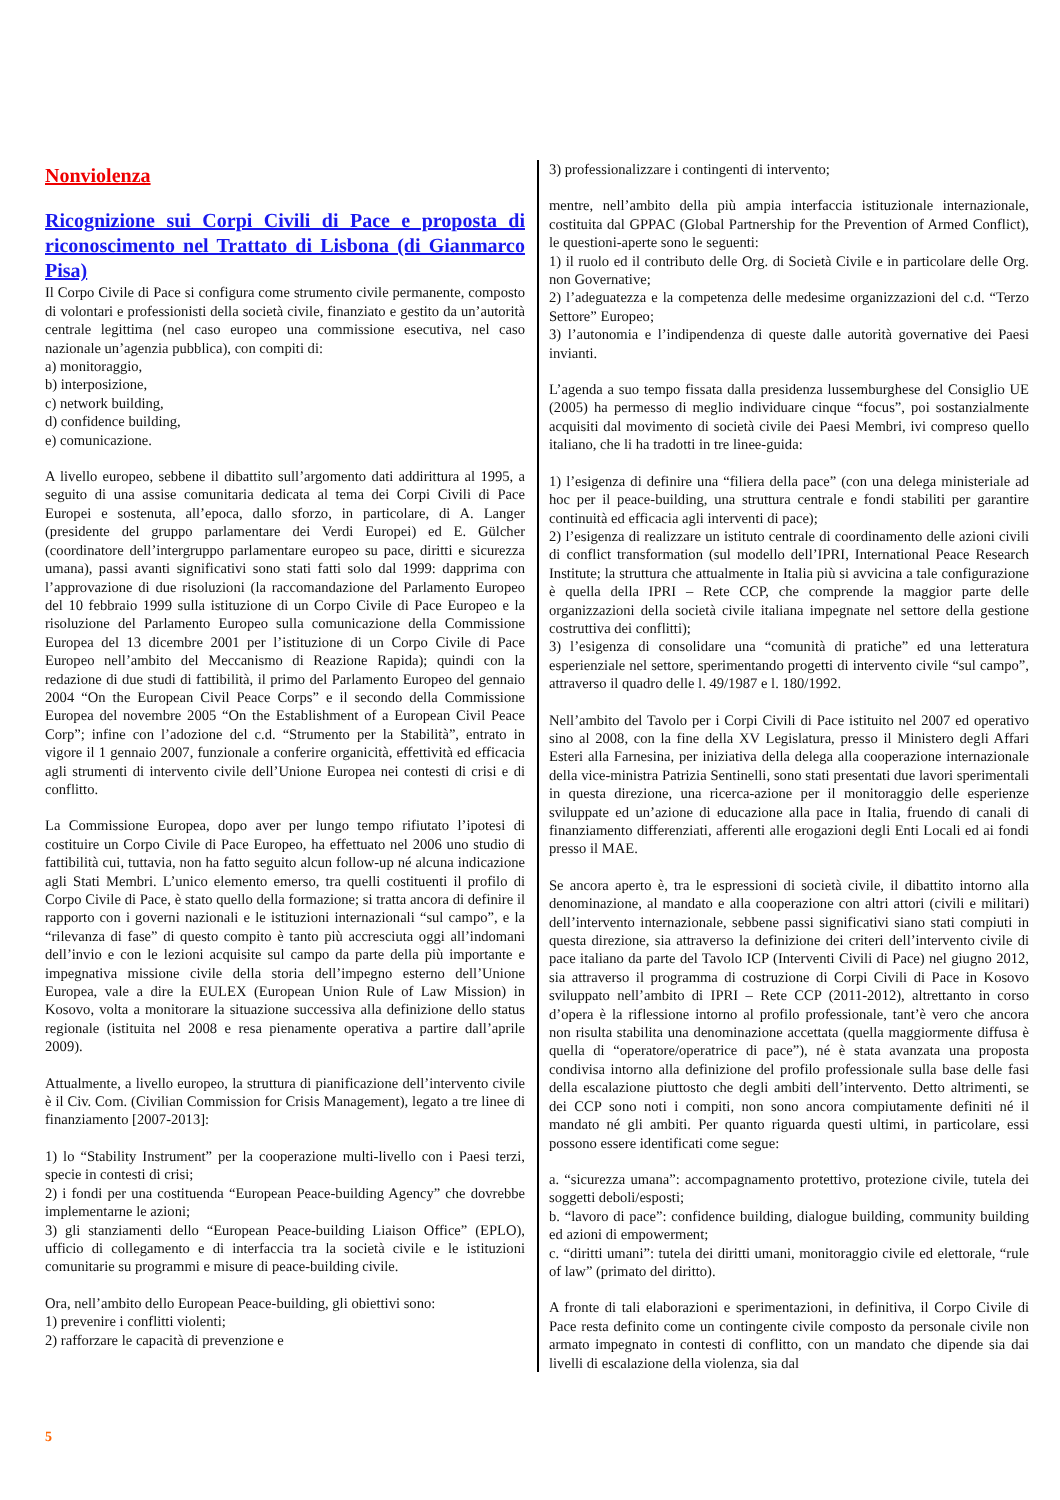Nonviolenza
Ricognizione sui Corpi Civili di Pace e proposta di riconoscimento nel Trattato di Lisbona (di Gianmarco Pisa)
Il Corpo Civile di Pace si configura come strumento civile permanente, composto di volontari e professionisti della società civile, finanziato e gestito da un’autorità centrale legittima (nel caso europeo una commissione esecutiva, nel caso nazionale un’agenzia pubblica), con compiti di:
a) monitoraggio,
b) interposizione,
c) network building,
d) confidence building,
e) comunicazione.
A livello europeo, sebbene il dibattito sull’argomento dati addirittura al 1995, a seguito di una assise comunitaria dedicata al tema dei Corpi Civili di Pace Europei e sostenuta, all’epoca, dallo sforzo, in particolare, di A. Langer (presidente del gruppo parlamentare dei Verdi Europei) ed E. Gülcher (coordinatore dell’intergruppo parlamentare europeo su pace, diritti e sicurezza umana), passi avanti significativi sono stati fatti solo dal 1999: dapprima con l’approvazione di due risoluzioni (la raccomandazione del Parlamento Europeo del 10 febbraio 1999 sulla istituzione di un Corpo Civile di Pace Europeo e la risoluzione del Parlamento Europeo sulla comunicazione della Commissione Europea del 13 dicembre 2001 per l’istituzione di un Corpo Civile di Pace Europeo nell’ambito del Meccanismo di Reazione Rapida); quindi con la redazione di due studi di fattibilità, il primo del Parlamento Europeo del gennaio 2004 “On the European Civil Peace Corps” e il secondo della Commissione Europea del novembre 2005 “On the Establishment of a European Civil Peace Corp”; infine con l’adozione del c.d. “Strumento per la Stabilità”, entrato in vigore il 1 gennaio 2007, funzionale a conferire organicità, effettività ed efficacia agli strumenti di intervento civile dell’Unione Europea nei contesti di crisi e di conflitto.
La Commissione Europea, dopo aver per lungo tempo rifiutato l’ipotesi di costituire un Corpo Civile di Pace Europeo, ha effettuato nel 2006 uno studio di fattibilità cui, tuttavia, non ha fatto seguito alcun follow-up né alcuna indicazione agli Stati Membri. L’unico elemento emerso, tra quelli costituenti il profilo di Corpo Civile di Pace, è stato quello della formazione; si tratta ancora di definire il rapporto con i governi nazionali e le istituzioni internazionali “sul campo”, e la “rilevanza di fase” di questo compito è tanto più accresciuta oggi all’indomani dell’invio e con le lezioni acquisite sul campo da parte della più importante e impegnativa missione civile della storia dell’impegno esterno dell’Unione Europea, vale a dire la EULEX (European Union Rule of Law Mission) in Kosovo, volta a monitorare la situazione successiva alla definizione dello status regionale (istituita nel 2008 e resa pienamente operativa a partire dall’aprile 2009).
Attualmente, a livello europeo, la struttura di pianificazione dell’intervento civile è il Civ. Com. (Civilian Commission for Crisis Management), legato a tre linee di finanziamento [2007-2013]:
1) lo “Stability Instrument” per la cooperazione multi-livello con i Paesi terzi, specie in contesti di crisi;
2) i fondi per una costituenda “European Peace-building Agency” che dovrebbe implementarne le azioni;
3) gli stanziamenti dello “European Peace-building Liaison Office” (EPLO), ufficio di collegamento e di interfaccia tra la società civile e le istituzioni comunitarie su programmi e misure di peace-building civile.
Ora, nell’ambito dello European Peace-building, gli obiettivi sono:
1) prevenire i conflitti violenti;
2) rafforzare le capacità di prevenzione e
3) professionalizzare i contingenti di intervento;
mentre, nell’ambito della più ampia interfaccia istituzionale internazionale, costituita dal GPPAC (Global Partnership for the Prevention of Armed Conflict), le questioni-aperte sono le seguenti:
1) il ruolo ed il contributo delle Org. di Società Civile e in particolare delle Org. non Governative;
2) l’adeguatezza e la competenza delle medesime organizzazioni del c.d. “Terzo Settore” Europeo;
3) l’autonomia e l’indipendenza di queste dalle autorità governative dei Paesi invianti.
L’agenda a suo tempo fissata dalla presidenza lussemburghese del Consiglio UE (2005) ha permesso di meglio individuare cinque “focus”, poi sostanzialmente acquisiti dal movimento di società civile dei Paesi Membri, ivi compreso quello italiano, che li ha tradotti in tre linee-guida:
1) l’esigenza di definire una “filiera della pace” (con una delega ministeriale ad hoc per il peace-building, una struttura centrale e fondi stabiliti per garantire continuità ed efficacia agli interventi di pace);
2) l’esigenza di realizzare un istituto centrale di coordinamento delle azioni civili di conflict transformation (sul modello dell’IPRI, International Peace Research Institute; la struttura che attualmente in Italia più si avvicina a tale configurazione è quella della IPRI – Rete CCP, che comprende la maggior parte delle organizzazioni della società civile italiana impegnate nel settore della gestione costruttiva dei conflitti);
3) l’esigenza di consolidare una “comunità di pratiche” ed una letteratura esperienziale nel settore, sperimentando progetti di intervento civile “sul campo”, attraverso il quadro delle l. 49/1987 e l. 180/1992.
Nell’ambito del Tavolo per i Corpi Civili di Pace istituito nel 2007 ed operativo sino al 2008, con la fine della XV Legislatura, presso il Ministero degli Affari Esteri alla Farnesina, per iniziativa della delega alla cooperazione internazionale della vice-ministra Patrizia Sentinelli, sono stati presentati due lavori sperimentali in questa direzione, una ricerca-azione per il monitoraggio delle esperienze sviluppate ed un’azione di educazione alla pace in Italia, fruendo di canali di finanziamento differenziati, afferenti alle erogazioni degli Enti Locali ed ai fondi presso il MAE.
Se ancora aperto è, tra le espressioni di società civile, il dibattito intorno alla denominazione, al mandato e alla cooperazione con altri attori (civili e militari) dell’intervento internazionale, sebbene passi significativi siano stati compiuti in questa direzione, sia attraverso la definizione dei criteri dell’intervento civile di pace italiano da parte del Tavolo ICP (Interventi Civili di Pace) nel giugno 2012, sia attraverso il programma di costruzione di Corpi Civili di Pace in Kosovo sviluppato nell’ambito di IPRI – Rete CCP (2011-2012), altrettanto in corso d’opera è la riflessione intorno al profilo professionale, tant’è vero che ancora non risulta stabilita una denominazione accettata (quella maggiormente diffusa è quella di “operatore/operatrice di pace”), né è stata avanzata una proposta condivisa intorno alla definizione del profilo professionale sulla base delle fasi della escalazione piuttosto che degli ambiti dell’intervento. Detto altrimenti, se dei CCP sono noti i compiti, non sono ancora compiutamente definiti né il mandato né gli ambiti. Per quanto riguarda questi ultimi, in particolare, essi possono essere identificati come segue:
a. “sicurezza umana”: accompagnamento protettivo, protezione civile, tutela dei soggetti deboli/esposti;
b. “lavoro di pace”: confidence building, dialogue building, community building ed azioni di empowerment;
c. “diritti umani”: tutela dei diritti umani, monitoraggio civile ed elettorale, “rule of law” (primato del diritto).
A fronte di tali elaborazioni e sperimentazioni, in definitiva, il Corpo Civile di Pace resta definito come un contingente civile composto da personale civile non armato impegnato in contesti di conflitto, con un mandato che dipende sia dai livelli di escalazione della violenza, sia dal
5